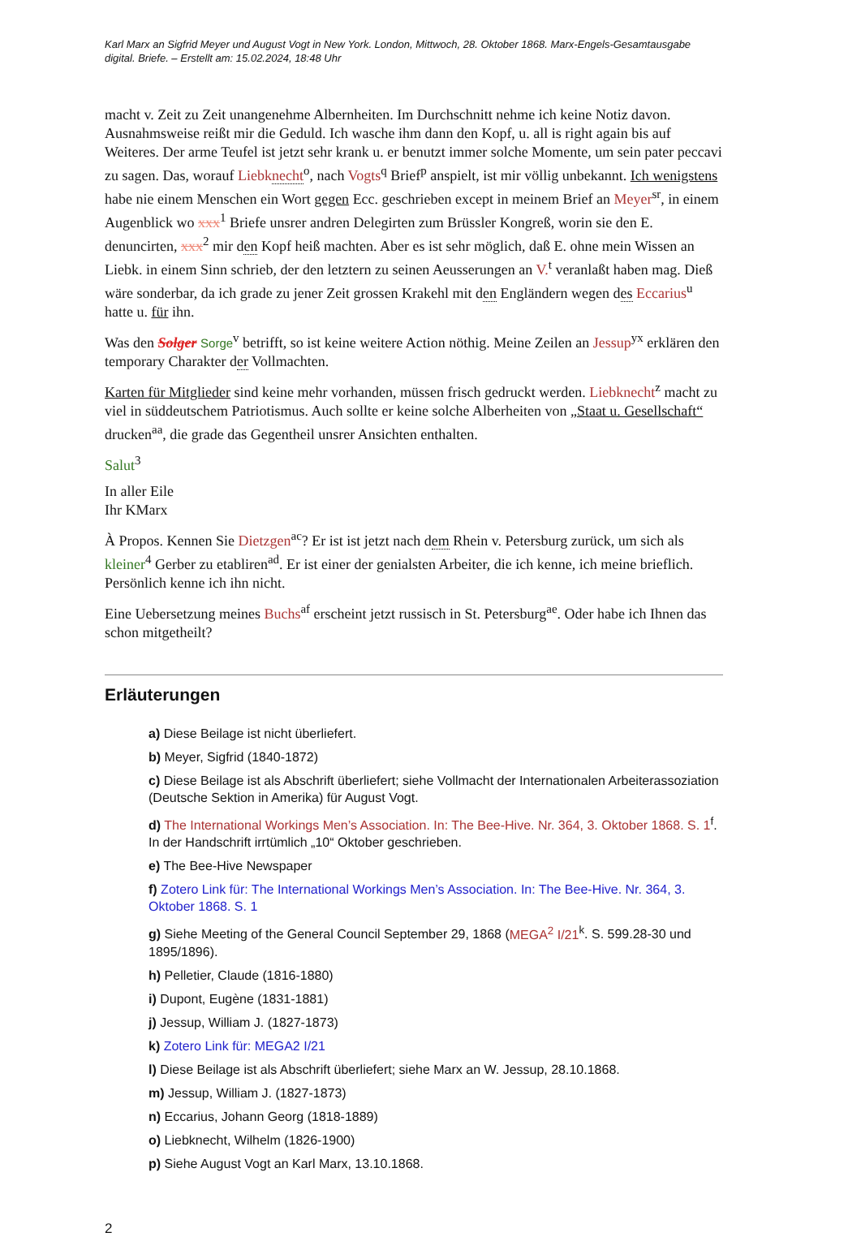Karl Marx an Sigfrid Meyer und August Vogt in New York. London, Mittwoch, 28. Oktober 1868. Marx-Engels-Gesamtausgabe digital. Briefe. – Erstellt am: 15.02.2024, 18:48 Uhr
macht v. Zeit zu Zeit unangenehme Albernheiten. Im Durchschnitt nehme ich keine Notiz davon. Ausnahmsweise reißt mir die Geduld. Ich wasche ihm dann den Kopf, u. all is right again bis auf Weiteres. Der arme Teufel ist jetzt sehr krank u. er benutzt immer solche Momente, um sein pater peccavi zu sagen. Das, worauf Liebknecht<sup>o</sup>, nach Vogts<sup>q</sup> Brief<sup>p</sup> anspielt, ist mir völlig unbekannt. Ich wenigstens habe nie einem Menschen ein Wort gegen Ecc. geschrieben except in meinem Brief an Meyer<sup>sr</sup>, in einem Augenblick wo xxx<sup>1</sup> Briefe unsrer andren Delegirten zum Brüssler Kongreß, worin sie den E. denuncirten, xxx<sup>2</sup> mir den Kopf heiß machten. Aber es ist sehr möglich, daß E. ohne mein Wissen an Liebk. in einem Sinn schrieb, der den letztern zu seinen Aeusserungen an V.<sup>t</sup> veranlaßt haben mag. Dieß wäre sonderbar, da ich grade zu jener Zeit grossen Krakehl mit den Engländern wegen des Eccarius<sup>u</sup> hatte u. für ihn.
Was den Solger Sorge<sup>v</sup> betrifft, so ist keine weitere Action nöthig. Meine Zeilen an Jessup<sup>yx</sup> erklären den temporary Charakter der Vollmachten.
Karten für Mitglieder sind keine mehr vorhanden, müssen frisch gedruckt werden. Liebknecht<sup>z</sup> macht zu viel in süddeutschem Patriotismus. Auch sollte er keine solche Alberheiten von „Staat u. Gesellschaft“ drucken<sup>aa</sup>, die grade das Gegentheil unsrer Ansichten enthalten.
Salut<sup>3</sup>
In aller Eile
Ihr KMarx
À Propos. Kennen Sie Dietzgen<sup>ac</sup>? Er ist ist jetzt nach dem Rhein v. Petersburg zurück, um sich als kleiner<sup>4</sup> Gerber zu etabliren<sup>ad</sup>. Er ist einer der genialsten Arbeiter, die ich kenne, ich meine brieflich. Persönlich kenne ich ihn nicht.
Eine Uebersetzung meines Buchs<sup>af</sup> erscheint jetzt russisch in St. Petersburg<sup>ae</sup>. Oder habe ich Ihnen das schon mitgetheilt?
Erläuterungen
a) Diese Beilage ist nicht überliefert.
b) Meyer, Sigfrid (1840-1872)
c) Diese Beilage ist als Abschrift überliefert; siehe Vollmacht der Internationalen Arbeiterassoziation (Deutsche Sektion in Amerika) für August Vogt.
d) The International Workings Men’s Association. In: The Bee-Hive. Nr. 364, 3. Oktober 1868. S. 1<sup>f</sup>. In der Handschrift irrtümlich „10“ Oktober geschrieben.
e) The Bee-Hive Newspaper
f) Zotero Link für: The International Workings Men’s Association. In: The Bee-Hive. Nr. 364, 3. Oktober 1868. S. 1
g) Siehe Meeting of the General Council September 29, 1868 (MEGA<sup>2</sup> I/21<sup>k</sup>. S. 599.28-30 und 1895/1896).
h) Pelletier, Claude (1816-1880)
i) Dupont, Eugène (1831-1881)
j) Jessup, William J. (1827-1873)
k) Zotero Link für: MEGA2 I/21
l) Diese Beilage ist als Abschrift überliefert; siehe Marx an W. Jessup, 28.10.1868.
m) Jessup, William J. (1827-1873)
n) Eccarius, Johann Georg (1818-1889)
o) Liebknecht, Wilhelm (1826-1900)
p) Siehe August Vogt an Karl Marx, 13.10.1868.
2